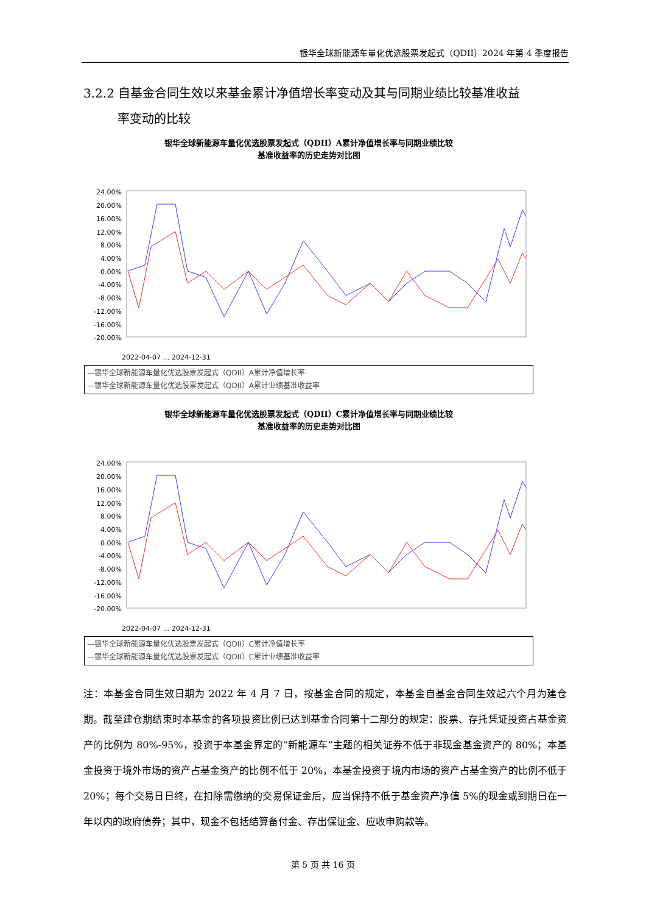银华全球新能源车量化优选股票发起式（QDII）2024 年第 4 季度报告
3.2.2 自基金合同生效以来基金累计净值增长率变动及其与同期业绩比较基准收益
率变动的比较
银华全球新能源车量化优选股票发起式（QDII）A累计净值增长率与同期业绩比较
基准收益率的历史走势对比图
24.00%
20.00%
16.00%
12.00%
8.00%
4.00%
0.00%
-4.00%
-8.00%
-12.00%
-16.00%
-20.00%
2022-04-07 … 2024-12-31
—银华全球新能源车量化优选股票发起式（QDII）A累计净值增长率
—银华全球新能源车量化优选股票发起式（QDII）A累计业绩基准收益率
银华全球新能源车量化优选股票发起式（QDII）C累计净值增长率与同期业绩比较
基准收益率的历史走势对比图
24.00%
20.00%
16.00%
12.00%
8.00%
4.00%
0.00%
-4.00%
-8.00%
-12.00%
-16.00%
-20.00%
2022-04-07 … 2024-12-31
—银华全球新能源车量化优选股票发起式（QDII）C累计净值增长率
—银华全球新能源车量化优选股票发起式（QDII）C累计业绩基准收益率
注：本基金合同生效日期为 2022 年 4 月 7 日，按基金合同的规定，本基金自基金合同生效起六个月为建仓期。截至建仓期结束时本基金的各项投资比例已达到基金合同第十二部分的规定：股票、存托凭证投资占基金资产的比例为 80%-95%，投资于本基金界定的“新能源车”主题的相关证券不低于非现金基金资产的 80%；本基金投资于境外市场的资产占基金资产的比例不低于 20%，本基金投资于境内市场的资产占基金资产的比例不低于 20%；每个交易日日终，在扣除需缴纳的交易保证金后，应当保持不低于基金资产净值 5%的现金或到期日在一年以内的政府债券；其中，现金不包括结算备付金、存出保证金、应收申购款等。
第 5 页 共 16 页